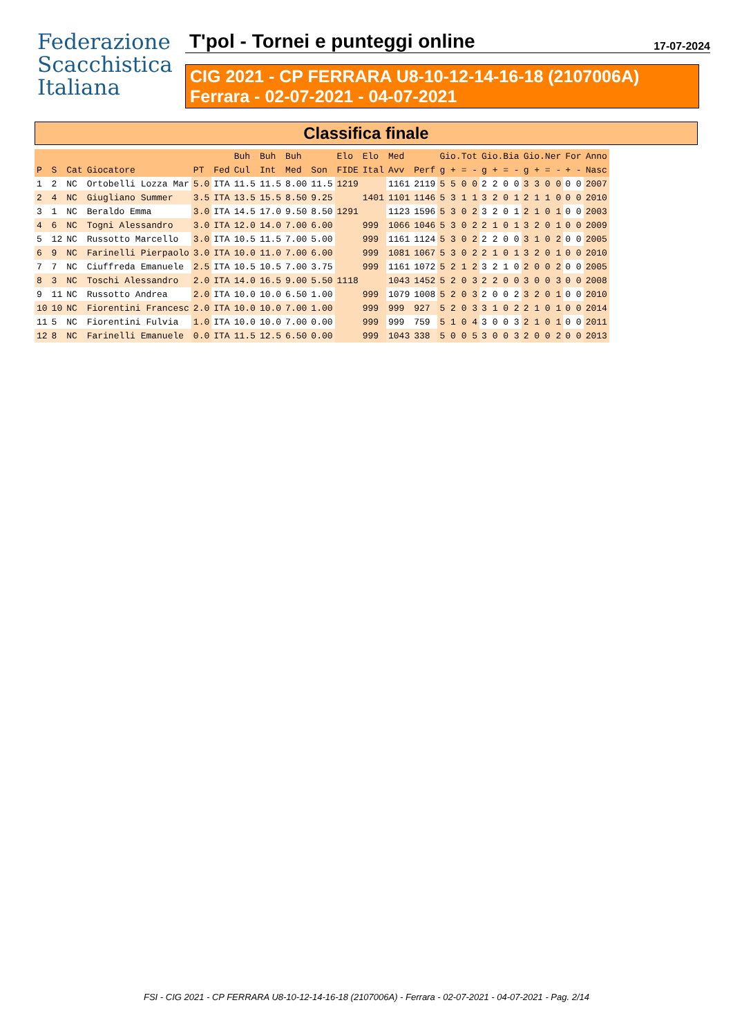Federazione
Scacchistica
Italiana
T'pol - Tornei e punteggi online 17-07-2024
CIG 2021 - CP FERRARA U8-10-12-14-16-18 (2107006A)
Ferrara - 02-07-2021 - 04-07-2021
Classifica finale
| | | | | | | Buh | Buh | Buh | | Elo | Elo | Med | | Gio.Tot | Gio.Bia | Gio.Ner | For | Anno |
| --- | --- | --- | --- | --- | --- | --- | --- | --- | --- | --- | --- | --- | --- | --- | --- | --- | --- | --- |
| P | S | Cat | Giocatore | PT | Fed | Cul | Int | Med | Son | FIDE | Ital | Avv | Perf | g + = - | g + = - | g + = - | + - | Nasc |
| 1 | 2 | NC | Ortobelli Lozza Mar | 5.0 | ITA | 11.5 | 11.5 | 8.00 | 11.5 | 1219 | | 1161 | 2119 | 5 5 0 0 | 2 2 0 0 | 3 3 0 0 | 0 0 | 2007 |
| 2 | 4 | NC | Giugliano Summer | 3.5 | ITA | 13.5 | 15.5 | 8.50 | 9.25 | | 1401 | 1101 | 1146 | 5 3 1 1 | 3 2 0 1 | 2 1 1 0 | 0 0 | 2010 |
| 3 | 1 | NC | Beraldo Emma | 3.0 | ITA | 14.5 | 17.0 | 9.50 | 8.50 | 1291 | | 1123 | 1596 | 5 3 0 2 | 3 2 0 1 | 2 1 0 1 | 0 0 | 2003 |
| 4 | 6 | NC | Togni Alessandro | 3.0 | ITA | 12.0 | 14.0 | 7.00 | 6.00 | | 999 | 1066 | 1046 | 5 3 0 2 | 2 1 0 1 | 3 2 0 1 | 0 0 | 2009 |
| 5 | 12 | NC | Russotto Marcello | 3.0 | ITA | 10.5 | 11.5 | 7.00 | 5.00 | | 999 | 1161 | 1124 | 5 3 0 2 | 2 2 0 0 | 3 1 0 2 | 0 0 | 2005 |
| 6 | 9 | NC | Farinelli Pierpaolo | 3.0 | ITA | 10.0 | 11.0 | 7.00 | 6.00 | | 999 | 1081 | 1067 | 5 3 0 2 | 2 1 0 1 | 3 2 0 1 | 0 0 | 2010 |
| 7 | 7 | NC | Ciuffreda Emanuele | 2.5 | ITA | 10.5 | 10.5 | 7.00 | 3.75 | | 999 | 1161 | 1072 | 5 2 1 2 | 3 2 1 0 | 2 0 0 2 | 0 0 | 2005 |
| 8 | 3 | NC | Toschi Alessandro | 2.0 | ITA | 14.0 | 16.5 | 9.00 | 5.50 | 1118 | | 1043 | 1452 | 5 2 0 3 | 2 2 0 0 | 3 0 0 3 | 0 0 | 2008 |
| 9 | 11 | NC | Russotto Andrea | 2.0 | ITA | 10.0 | 10.0 | 6.50 | 1.00 | | 999 | 1079 | 1008 | 5 2 0 3 | 2 0 0 2 | 3 2 0 1 | 0 0 | 2010 |
| 10 | 10 | NC | Fiorentini Francesc | 2.0 | ITA | 10.0 | 10.0 | 7.00 | 1.00 | | 999 | 999 | 927 | 5 2 0 3 | 3 1 0 2 | 2 1 0 1 | 0 0 | 2014 |
| 11 | 5 | NC | Fiorentini Fulvia | 1.0 | ITA | 10.0 | 10.0 | 7.00 | 0.00 | | 999 | 999 | 759 | 5 1 0 4 | 3 0 0 3 | 2 1 0 1 | 0 0 | 2011 |
| 12 | 8 | NC | Farinelli Emanuele | 0.0 | ITA | 11.5 | 12.5 | 6.50 | 0.00 | | 999 | 1043 | 338 | 5 0 0 5 | 3 0 0 3 | 2 0 0 2 | 0 0 | 2013 |
FSI - CIG 2021 - CP FERRARA U8-10-12-14-16-18 (2107006A) - Ferrara - 02-07-2021 - 04-07-2021 - Pag. 2/14